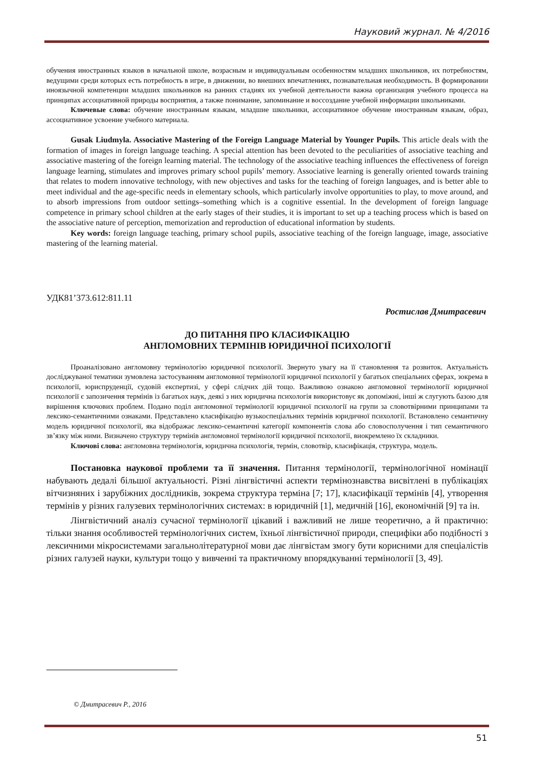Науковий журнал. № 4/2016
обучения иностранных языков в начальной школе, возрасным и индивидуальным особенностям младших школьников, их потребностям, ведущими среди которых есть потребность в игре, в движении, во внешних впечатлениях, познавательная необходимость. В формировании иноязычной компетенции младших школьников на ранних стадиях их учебной деятельности важна организация учебного процесса на принципах ассоциативной природы восприятия, а также понимание, запоминание и воссоздание учебной информации школьниками.
Ключевые слова: обучение иностранным языкам, младшие школьники, ассоциативное обучение иностранным языкам, образ, ассоциативное усвоение учебного материала.
Gusak Liudmyla. Associative Mastering of the Foreign Language Material by Younger Pupils. This article deals with the formation of images in foreign language teaching. A special attention has been devoted to the peculiarities of associative teaching and associative mastering of the foreign learning material. The technology of the associative teaching influences the effectiveness of foreign language learning, stimulates and improves primary school pupils’ memory. Associative learning is generally oriented towards training that relates to modern innovative technology, with new objectives and tasks for the teaching of foreign languages, and is better able to meet individual and the age-specific needs in elementary schools, which particularly involve opportunities to play, to move around, and to absorb impressions from outdoor settings–something which is a cognitive essential. In the development of foreign language competence in primary school children at the early stages of their studies, it is important to set up a teaching process which is based on the associative nature of perception, memorization and reproduction of educational information by students.
Key words: foreign language teaching, primary school pupils, associative teaching of the foreign language, image, associative mastering of the learning material.
УДК81’373.612:811.11
Ростислав Дмитрасевич
ДО ПИТАННЯ ПРО КЛАСИФІКАЦІЮ
АНГЛОМОВНИХ ТЕРМІНІВ ЮРИДИЧНОЇ ПСИХОЛОГІЇ
Проаналізовано англомовну термінологію юридичної психології. Звернуто увагу на її становлення та розвиток. Актуальність досліджуваної тематики зумовлена застосуванням англомовної термінології юридичної психології у багатьох спеціальних сферах, зокрема в психології, юриспруденції, судовій експертизі, у сфері слідчих дій тощо. Важливою ознакою англомовної термінології юридичної психології є запозичення термінів із багатьох наук, деякі з них юридична психологія використовує як допоміжні, інші ж слугують базою для вирішення ключових проблем. Подано поділ англомовної термінології юридичної психології на групи за словотвірними принципами та лексико-семантичними ознаками. Представлено класифікацію вузькоспеціальних термінів юридичної психології. Встановлено семантичну модель юридичної психології, яка відображає лексико-семантичні категорії компонентів слова або словосполучення і тип семантичного зв’язку між ними. Визначено структуру термінів англомовної термінології юридичної психології, виокремлено їх складники.
Ключові слова: англомовна термінологія, юридична психологія, термін, словотвір, класифікація, структура, модель.
Постановка наукової проблеми та її значення. Питання термінології, термінологічної номінації набувають дедалі більшої актуальності. Різні лінгвістичні аспекти термінознавства висвітлені в публікаціях вітчизняних і зарубіжних дослідників, зокрема структура терміна [7; 17], класифікації термінів [4], утворення термінів у різних галузевих термінологічних системах: в юридичній [1], медичній [16], економічній [9] та ін.
Лінгвістичний аналіз сучасної термінології цікавий і важливий не лише теоретично, а й практично: тільки знання особливостей термінологічних систем, їхньої лінгвістичної природи, специфіки або подібності з лексичними мікросистемами загальнолітературної мови дає лінгвістам змогу бути корисними для спеціалістів різних галузей науки, культури тощо у вивченні та практичному впорядкуванні термінології [3, 49].
© Дмитрасевич Р., 2016
51